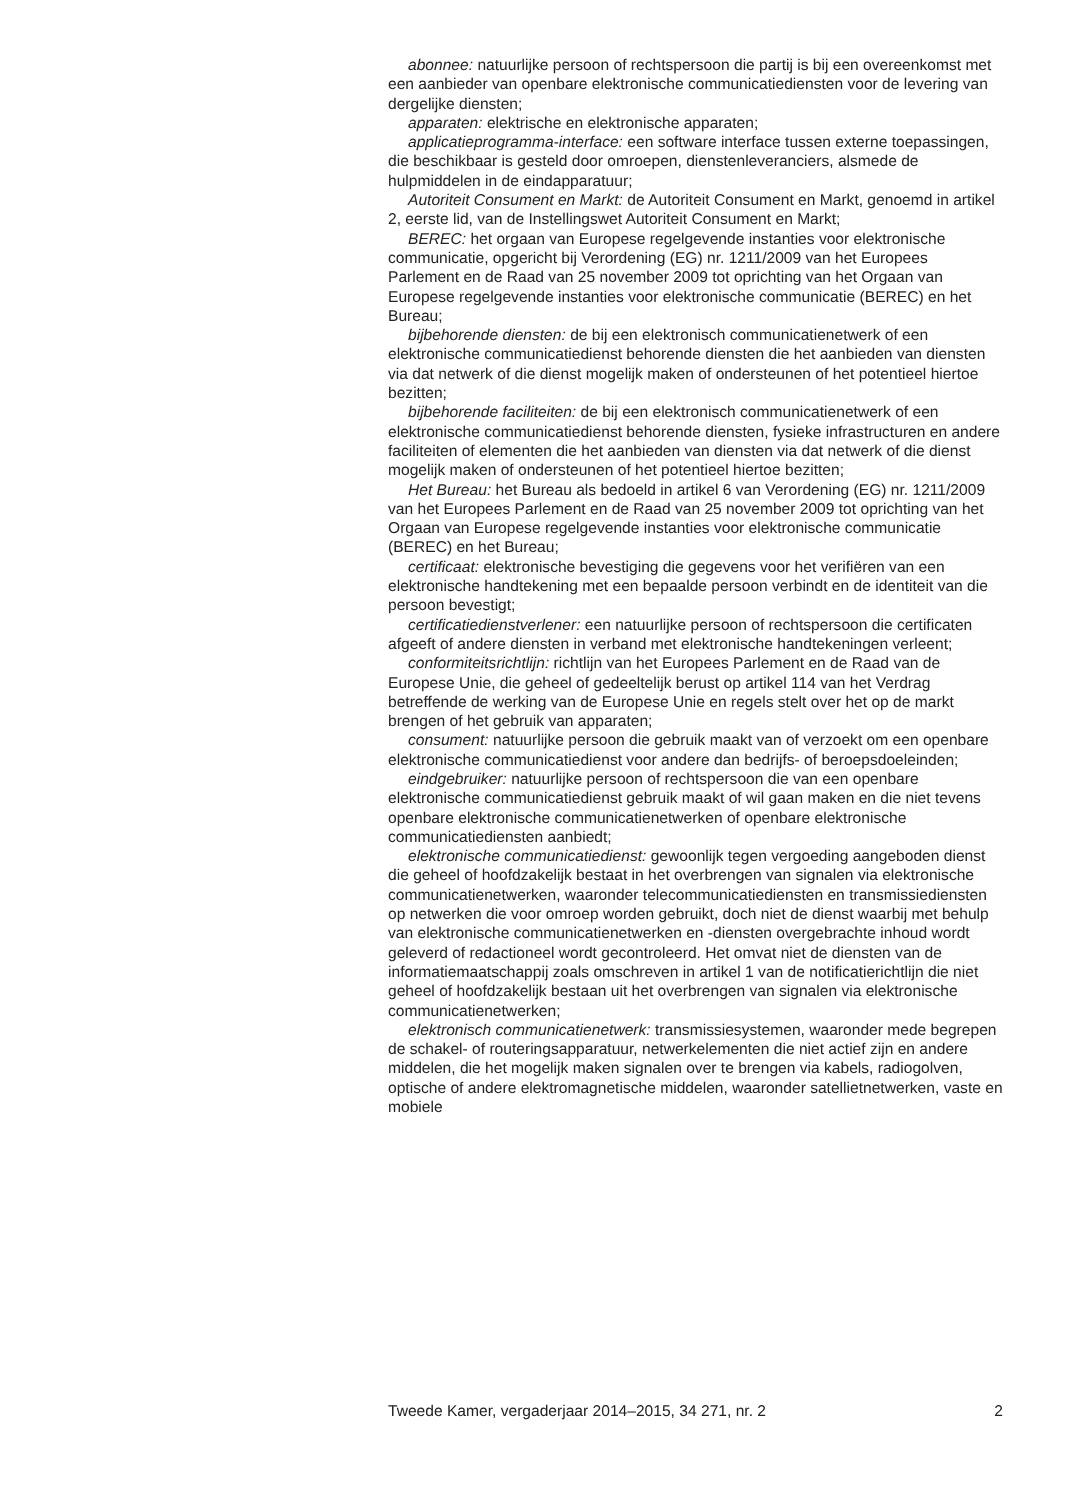abonnee: natuurlijke persoon of rechtspersoon die partij is bij een overeenkomst met een aanbieder van openbare elektronische communicatiediensten voor de levering van dergelijke diensten;
apparaten: elektrische en elektronische apparaten;
applicatieprogramma-interface: een software interface tussen externe toepassingen, die beschikbaar is gesteld door omroepen, dienstenleveranciers, alsmede de hulpmiddelen in de eindapparatuur;
Autoriteit Consument en Markt: de Autoriteit Consument en Markt, genoemd in artikel 2, eerste lid, van de Instellingswet Autoriteit Consument en Markt;
BEREC: het orgaan van Europese regelgevende instanties voor elektronische communicatie, opgericht bij Verordening (EG) nr. 1211/2009 van het Europees Parlement en de Raad van 25 november 2009 tot oprichting van het Orgaan van Europese regelgevende instanties voor elektronische communicatie (BEREC) en het Bureau;
bijbehorende diensten: de bij een elektronisch communicatienetwerk of een elektronische communicatiedienst behorende diensten die het aanbieden van diensten via dat netwerk of die dienst mogelijk maken of ondersteunen of het potentieel hiertoe bezitten;
bijbehorende faciliteiten: de bij een elektronisch communicatienetwerk of een elektronische communicatiedienst behorende diensten, fysieke infrastructuren en andere faciliteiten of elementen die het aanbieden van diensten via dat netwerk of die dienst mogelijk maken of ondersteunen of het potentieel hiertoe bezitten;
Het Bureau: het Bureau als bedoeld in artikel 6 van Verordening (EG) nr. 1211/2009 van het Europees Parlement en de Raad van 25 november 2009 tot oprichting van het Orgaan van Europese regelgevende instanties voor elektronische communicatie (BEREC) en het Bureau;
certificaat: elektronische bevestiging die gegevens voor het verifiëren van een elektronische handtekening met een bepaalde persoon verbindt en de identiteit van die persoon bevestigt;
certificatiedienstverlener: een natuurlijke persoon of rechtspersoon die certificaten afgeeft of andere diensten in verband met elektronische handtekeningen verleent;
conformiteitsrichtlijn: richtlijn van het Europees Parlement en de Raad van de Europese Unie, die geheel of gedeeltelijk berust op artikel 114 van het Verdrag betreffende de werking van de Europese Unie en regels stelt over het op de markt brengen of het gebruik van apparaten;
consument: natuurlijke persoon die gebruik maakt van of verzoekt om een openbare elektronische communicatiedienst voor andere dan bedrijfs- of beroepsdoeleinden;
eindgebruiker: natuurlijke persoon of rechtspersoon die van een openbare elektronische communicatiedienst gebruik maakt of wil gaan maken en die niet tevens openbare elektronische communicatienetwerken of openbare elektronische communicatiediensten aanbiedt;
elektronische communicatiedienst: gewoonlijk tegen vergoeding aangeboden dienst die geheel of hoofdzakelijk bestaat in het overbrengen van signalen via elektronische communicatienetwerken, waaronder telecommunicatiediensten en transmissiediensten op netwerken die voor omroep worden gebruikt, doch niet de dienst waarbij met behulp van elektronische communicatienetwerken en -diensten overgebrachte inhoud wordt geleverd of redactioneel wordt gecontroleerd. Het omvat niet de diensten van de informatiemaatschappij zoals omschreven in artikel 1 van de notificatierichtlijn die niet geheel of hoofdzakelijk bestaan uit het overbrengen van signalen via elektronische communicatienetwerken;
elektronisch communicatienetwerk: transmissiesystemen, waaronder mede begrepen de schakel- of routeringsapparatuur, netwerkelementen die niet actief zijn en andere middelen, die het mogelijk maken signalen over te brengen via kabels, radiogolven, optische of andere elektromagnetische middelen, waaronder satellietnetwerken, vaste en mobiele
Tweede Kamer, vergaderjaar 2014–2015, 34 271, nr. 2 2